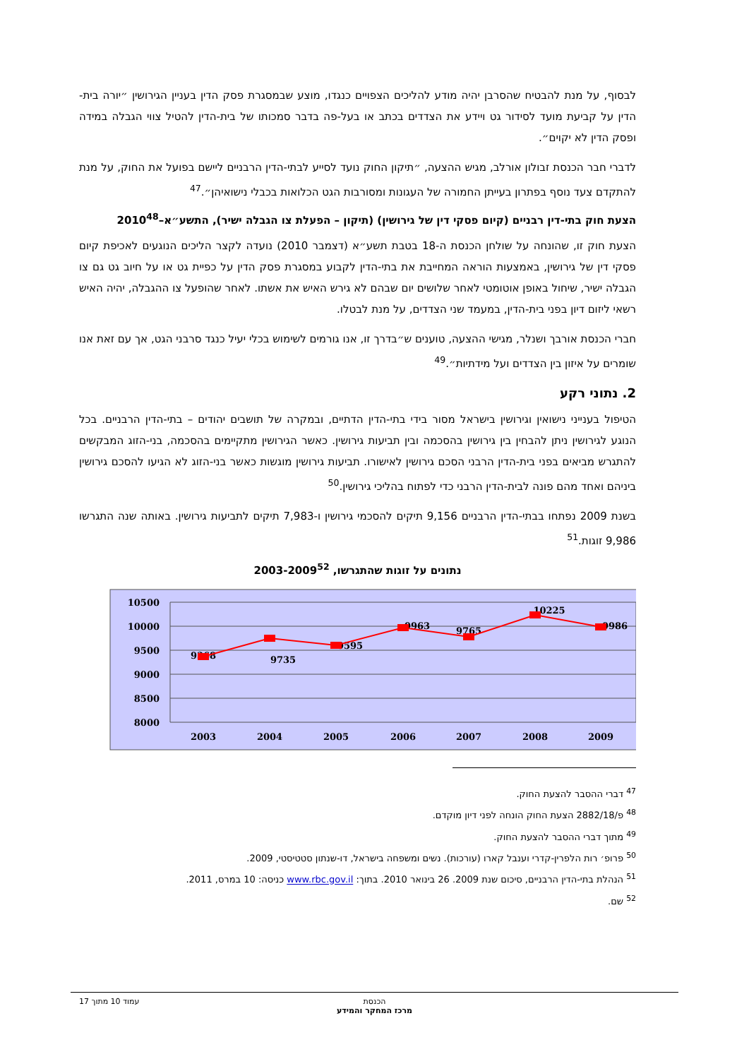לבסוף, על מנת להבטיח שהסרבן יהיה מודע להליכים הצפויים כנגדו, מוצע שבמסגרת פסק הדין בעניין הגירושין ״יורה בית-הדין על קביעת מועד לסידור גט ויידע את הצדדים בכתב או בעל-פה בדבר סמכותו של בית-הדין להטיל צווי הגבלה במידה ופסק הדין לא יקוים״.
לדברי חבר הכנסת זבולון אורלב, מגיש ההצעה, ״תיקון החוק נועד לסייע לבתי-הדין הרבניים ליישם בפועל את החוק, על מנת להתקדם צעד נוסף בפתרון בעייתן החמורה של העגונות ומסורבות הגט הכלואות בכבלי נישואיהן״.<sup>47</sup>
הצעת חוק בתי-דין רבניים (קיום פסקי דין של גירושין) (תיקון – הפעלת צו הגבלה ישיר), התשע״א–2010<sup>48</sup>
הצעת חוק זו, שהונחה על שולחן הכנסת ה-18 בטבת תשע״א (דצמבר 2010) נועדה לקצר הליכים הנוגעים לאכיפת קיום פסקי דין של גירושין, באמצעות הוראה המחייבת את בתי-הדין לקבוע במסגרת פסק הדין על כפיית גט או על חיוב גט גם צו הגבלה ישיר, שיחול באופן אוטומטי לאחר שלושים יום שבהם לא גירש האיש את אשתו. לאחר שהופעל צו ההגבלה, יהיה האיש רשאי ליזום דיון בפני בית-הדין, במעמד שני הצדדים, על מנת לבטלו.
חברי הכנסת אורבך ושנלר, מגישי ההצעה, טוענים ש״בדרך זו, אנו גורמים לשימוש בכלי יעיל כנגד סרבני הגט, אך עם זאת אנו שומרים על איזון בין הצדדים ועל מידתיות״.<sup>49</sup>
2. נתוני רקע
הטיפול בענייני נישואין וגירושין בישראל מסור בידי בתי-הדין הדתיים, ובמקרה של תושבים יהודים – בתי-הדין הרבניים. בכל הנוגע לגירושין ניתן להבחין בין גירושין בהסכמה ובין תביעות גירושין. כאשר הגירושין מתקיימים בהסכמה, בני-הזוג המבקשים להתגרש מביאים בפני בית-הדין הרבני הסכם גירושין לאישורו. תביעות גירושין מוגשות כאשר בני-הזוג לא הגיעו להסכם גירושין ביניהם ואחד מהם פונה לבית-הדין הרבני כדי לפתוח בהליכי גירושין.<sup>50</sup>
בשנת 2009 נפתחו בבתי-הדין הרבניים 9,156 תיקים להסכמי גירושין ו-7,983 תיקים לתביעות גירושין. באותה שנה התגרשו 9,986 זוגות.<sup>51</sup>
נתונים על זוגות שהתגרשו, 2003-2009<sup>52</sup>
10500
10000
9500
9000
8500
8000
2003
2004
2005
2006
2007
2008
2009
9368
9735
9595
9963
9765
10225
9986
<sup>47</sup> דברי ההסבר להצעת החוק.
<sup>48</sup> פ/2882/18 הצעת החוק הונחה לפני דיון מוקדם.
<sup>49</sup> מתוך דברי ההסבר להצעת החוק.
<sup>50</sup> פרופ׳ רות הלפרין-קדרי וענבל קארו (עורכות). נשים ומשפחה בישראל, דו-שנתון סטטיסטי, 2009.
<sup>51</sup> הנהלת בתי-הדין הרבניים, סיכום שנת 2009. 26 בינואר 2010. בתוך: www.rbc.gov.il כניסה: 10 במרס, 2011.
<sup>52</sup> שם.
הכנסת
מרכז המחקר והמידע
עמוד 10 מתוך 17